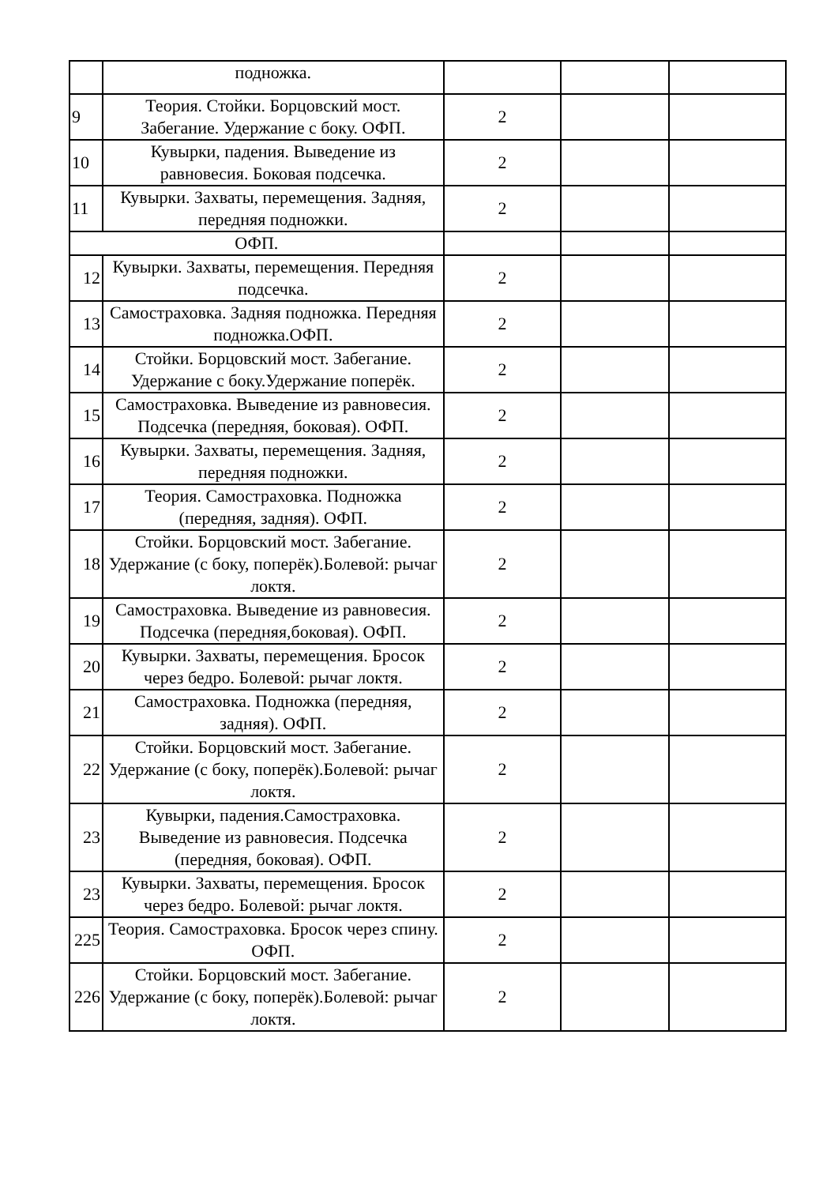| | подножка. | | | |
| 9 | Теория. Стойки. Борцовский мост. Забегание. Удержание с боку. ОФП. | 2 | | |
| 10 | Кувырки, падения. Выведение из равновесия. Боковая подсечка. | 2 | | |
| 11 | Кувырки. Захваты, перемещения. Задняя, передняя подножки. | 2 | | |
| ОФП. | | | | |
| 12 | Кувырки. Захваты, перемещения. Передняя подсечка. | 2 | | |
| 13 | Самостраховка. Задняя подножка. Передняя подножка.ОФП. | 2 | | |
| 14 | Стойки. Борцовский мост. Забегание. Удержание с боку.Удержание поперёк. | 2 | | |
| 15 | Самостраховка. Выведение из равновесия. Подсечка (передняя, боковая). ОФП. | 2 | | |
| 16 | Кувырки. Захваты, перемещения. Задняя, передняя подножки. | 2 | | |
| 17 | Теория. Самостраховка. Подножка (передняя, задняя). ОФП. | 2 | | |
| 18 | Стойки. Борцовский мост. Забегание. Удержание (с боку, поперёк).Болевой: рычаг локтя. | 2 | | |
| 19 | Самостраховка. Выведение из равновесия. Подсечка (передняя,боковая). ОФП. | 2 | | |
| 20 | Кувырки. Захваты, перемещения. Бросок через бедро. Болевой: рычаг локтя. | 2 | | |
| 21 | Самостраховка. Подножка (передняя, задняя). ОФП. | 2 | | |
| 22 | Стойки. Борцовский мост. Забегание. Удержание (с боку, поперёк).Болевой: рычаг локтя. | 2 | | |
| 23 | Кувырки, падения.Самостраховка. Выведение из равновесия. Подсечка (передняя, боковая). ОФП. | 2 | | |
| 23 | Кувырки. Захваты, перемещения. Бросок через бедро. Болевой: рычаг локтя. | 2 | | |
| 225 | Теория. Самостраховка. Бросок через спину. ОФП. | 2 | | |
| 226 | Стойки. Борцовский мост. Забегание. Удержание (с боку, поперёк).Болевой: рычаг локтя. | 2 | | |